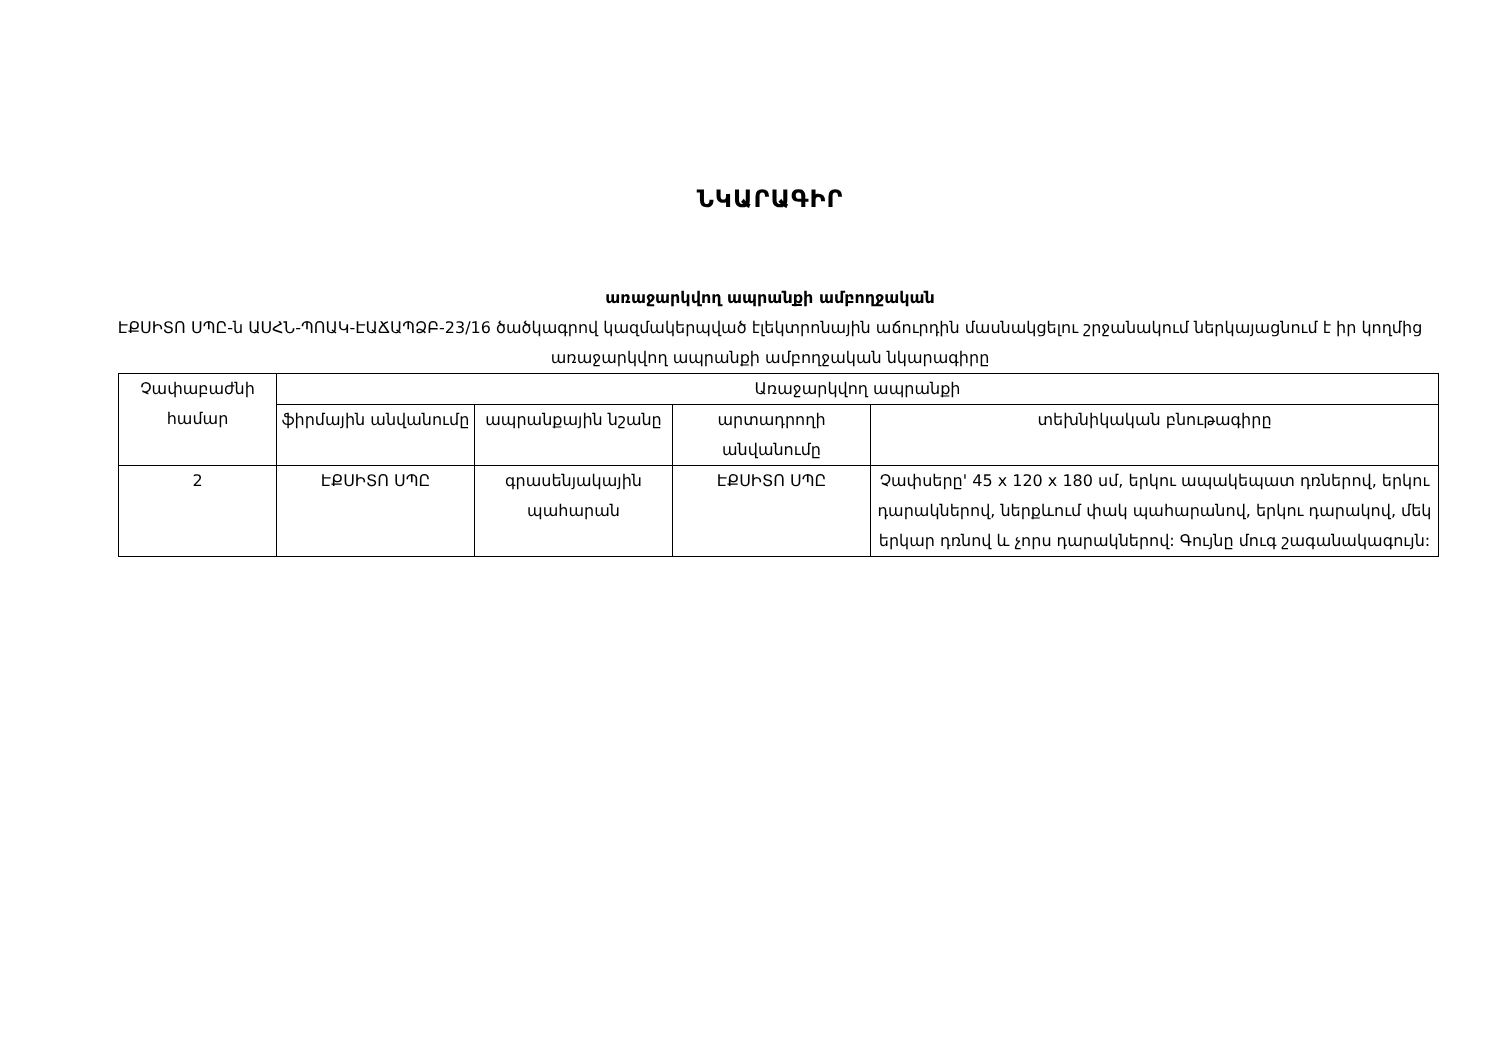ՆԿԱՐԱԳԻՐ
առաջարկվող ապրանքի ամբողջական
ԷՔՍԻՏՈ ՍՊԸ-ն ԱՍՀՆ-ՊՈԱԿ-ԷԱՃԱՊՁԲ-23/16 ծածկագրով կազմակերպված էլեկտրոնային աճուրդին մասնակցելու շրջանակում ներկայացնում է իր կողմից առաջարկվող ապրանքի ամբողջական նկարագիրը
| Չափաբաժնի համար | Առաջարկվող ապրանքի | | | |
| --- | --- | --- | --- | --- |
| | ֆիրմային անվանումը | ապրանքային նշանը | արտադրողի անվանումը | տեխնիկական բնութագիրը |
| 2 | ԷՔՍԻՏՈ ՍՊԸ | գրասենյակային պահարան | ԷՔՍԻՏՈ ՍՊԸ | Չափսերը' 45 x 120 x 180 սմ, երկու ապակեպատ դռներով, երկու դարակներով, ներքևում փակ պահարանով, երկու դարակով, մեկ երկար դռնով և չորս դարակներով: Գույնը մուգ շագանակագույն: |